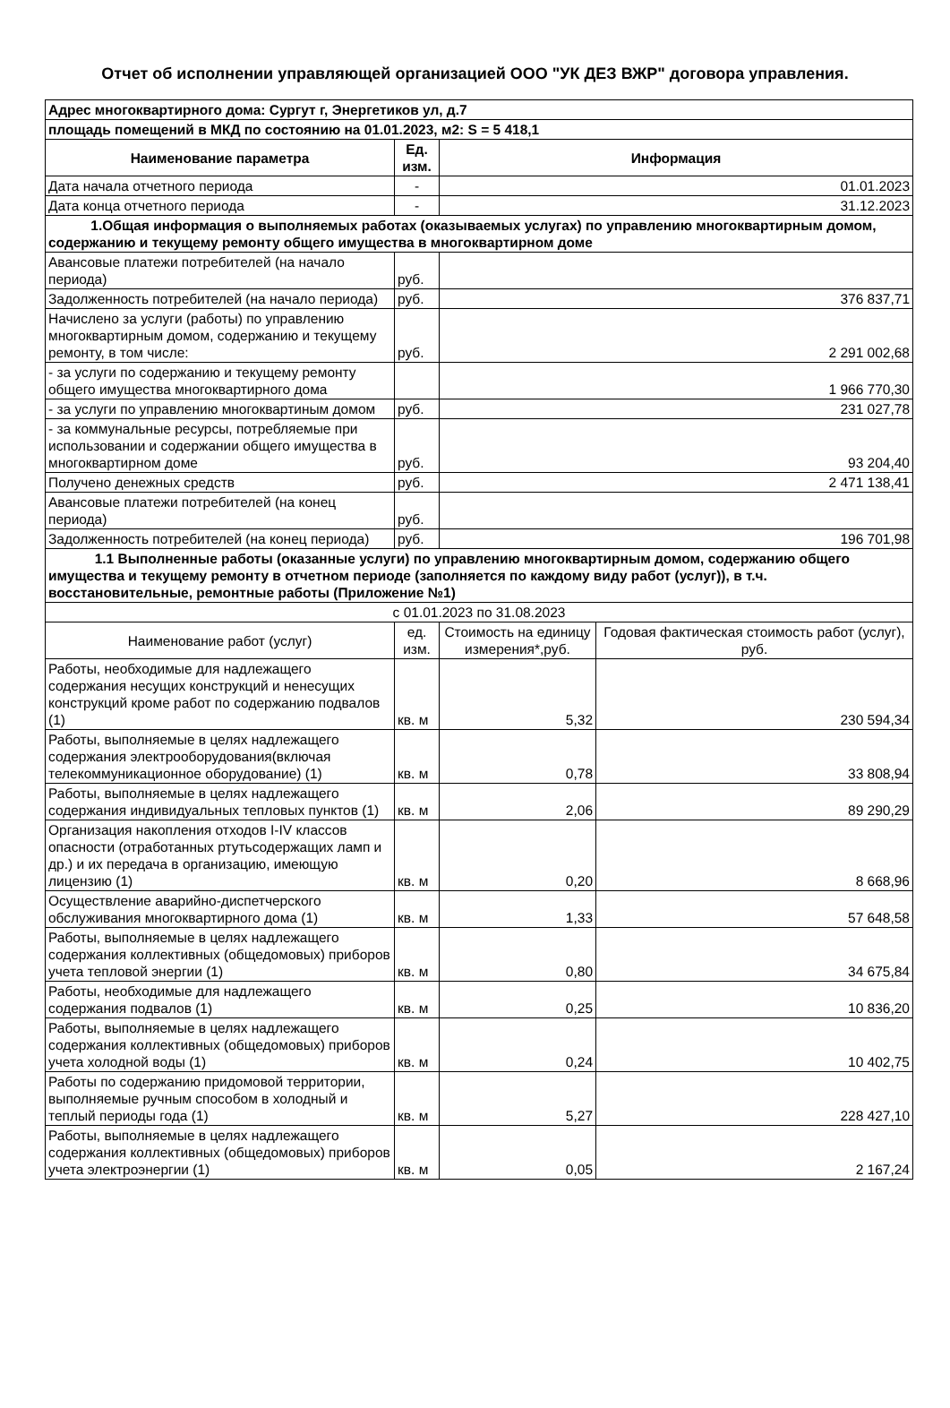Отчет об исполнении управляющей организацией ООО "УК ДЕЗ ВЖР" договора управления.
| Адрес многоквартирного дома: Сургут г, Энергетиков ул, д.7 | | | |
| площадь помещений в МКД по состоянию на 01.01.2023, м2: S = 5 418,1 | | | |
| Наименование параметра | Ед. изм. | Информация | |
| Дата начала отчетного периода | - | 01.01.2023 | |
| Дата конца отчетного периода | - | 31.12.2023 | |
| 1.Общая информация о выполняемых работах (оказываемых услугах) по управлению многоквартирным домом, содержанию и текущему ремонту общего имущества в многоквартирном доме | | | |
| Авансовые платежи потребителей (на начало периода) | руб. | | |
| Задолженность потребителей (на начало периода) | руб. | 376 837,71 | |
| Начислено за услуги (работы) по управлению многоквартирным домом, содержанию и текущему ремонту, в том числе: | руб. | 2 291 002,68 | |
| - за услуги по содержанию и текущему ремонту общего имущества многоквартирного дома | | 1 966 770,30 | |
| - за услуги по управлению многоквартиным домом | руб. | 231 027,78 | |
| - за коммунальные ресурсы, потребляемые при использовании и содержании общего имущества в многоквартирном доме | руб. | 93 204,40 | |
| Получено денежных средств | руб. | 2 471 138,41 | |
| Авансовые платежи потребителей (на конец периода) | руб. | | |
| Задолженность потребителей (на конец периода) | руб. | 196 701,98 | |
| 1.1 Выполненные работы (оказанные услуги) по управлению многоквартирным домом, содержанию общего имущества и текущему ремонту в отчетном периоде (заполняется по каждому виду работ (услуг)), в т.ч. восстановительные, ремонтные работы (Приложение №1) | | | |
| с 01.01.2023 по 31.08.2023 | | | |
| Наименование работ (услуг) | ед. изм. | Стоимость на единицу измерения*,руб. | Годовая фактическая стоимость работ (услуг), руб. |
| Работы, необходимые для надлежащего содержания несущих конструкций и ненесущих конструкций кроме работ по содержанию подвалов (1) | кв. м | 5,32 | 230 594,34 |
| Работы, выполняемые в целях надлежащего содержания электрооборудования(включая телекоммуникационное оборудование) (1) | кв. м | 0,78 | 33 808,94 |
| Работы, выполняемые в целях надлежащего содержания индивидуальных тепловых пунктов (1) | кв. м | 2,06 | 89 290,29 |
| Организация накопления отходов I-IV классов опасности (отработанных ртутьсодержащих ламп и др.) и их передача в организацию, имеющую лицензию (1) | кв. м | 0,20 | 8 668,96 |
| Осуществление аварийно-диспетчерского обслуживания многоквартирного дома (1) | кв. м | 1,33 | 57 648,58 |
| Работы, выполняемые в целях надлежащего содержания коллективных (общедомовых) приборов учета тепловой энергии (1) | кв. м | 0,80 | 34 675,84 |
| Работы, необходимые для надлежащего содержания подвалов (1) | кв. м | 0,25 | 10 836,20 |
| Работы, выполняемые в целях надлежащего содержания коллективных (общедомовых) приборов учета холодной воды (1) | кв. м | 0,24 | 10 402,75 |
| Работы по содержанию придомовой территории, выполняемые ручным способом в холодный и теплый периоды года (1) | кв. м | 5,27 | 228 427,10 |
| Работы, выполняемые в целях надлежащего содержания коллективных (общедомовых) приборов учета электроэнергии (1) | кв. м | 0,05 | 2 167,24 |